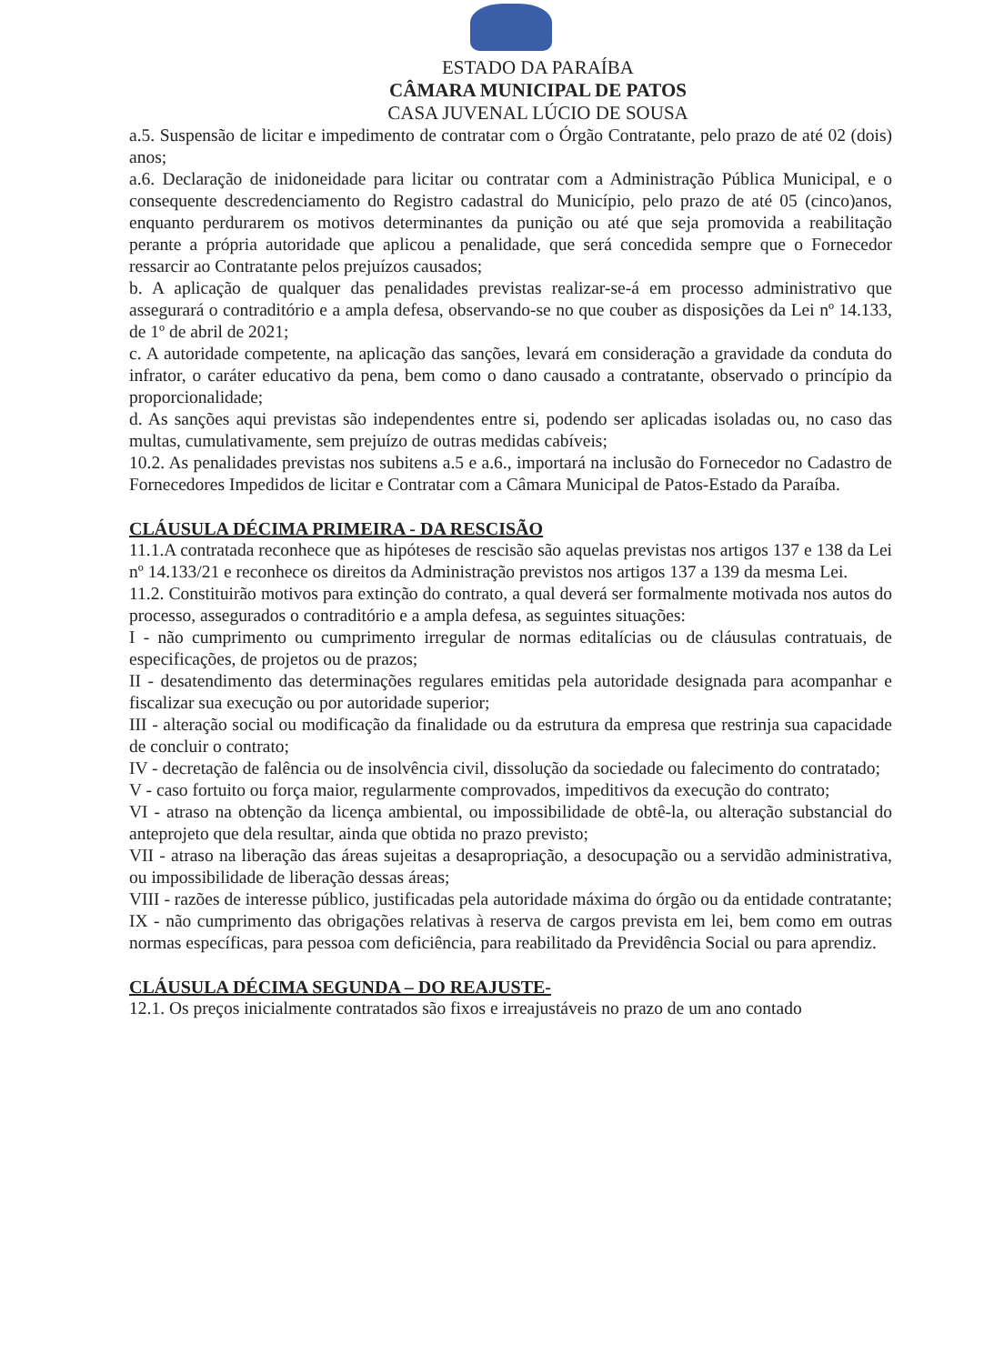ESTADO DA PARAÍBA
CÂMARA MUNICIPAL DE PATOS
CASA JUVENAL LÚCIO DE SOUSA
a.5. Suspensão de licitar e impedimento de contratar com o Órgão Contratante, pelo prazo de até 02 (dois) anos;
a.6. Declaração de inidoneidade para licitar ou contratar com a Administração Pública Municipal, e o consequente descredenciamento do Registro cadastral do Município, pelo prazo de até 05 (cinco)anos, enquanto perdurarem os motivos determinantes da punição ou até que seja promovida a reabilitação perante a própria autoridade que aplicou a penalidade, que será concedida sempre que o Fornecedor ressarcir ao Contratante pelos prejuízos causados;
b. A aplicação de qualquer das penalidades previstas realizar-se-á em processo administrativo que assegurará o contraditório e a ampla defesa, observando-se no que couber as disposições da Lei nº 14.133, de 1º de abril de 2021;
c. A autoridade competente, na aplicação das sanções, levará em consideração a gravidade da conduta do infrator, o caráter educativo da pena, bem como o dano causado a contratante, observado o princípio da proporcionalidade;
d. As sanções aqui previstas são independentes entre si, podendo ser aplicadas isoladas ou, no caso das multas, cumulativamente, sem prejuízo de outras medidas cabíveis;
10.2. As penalidades previstas nos subitens a.5 e a.6., importará na inclusão do Fornecedor no Cadastro de Fornecedores Impedidos de licitar e Contratar com a Câmara Municipal de Patos-Estado da Paraíba.
CLÁUSULA DÉCIMA PRIMEIRA - DA RESCISÃO
11.1.A contratada reconhece que as hipóteses de rescisão são aquelas previstas nos artigos 137 e 138 da Lei nº 14.133/21 e reconhece os direitos da Administração previstos nos artigos 137 a 139 da mesma Lei.
11.2. Constituirão motivos para extinção do contrato, a qual deverá ser formalmente motivada nos autos do processo, assegurados o contraditório e a ampla defesa, as seguintes situações:
I - não cumprimento ou cumprimento irregular de normas editalícias ou de cláusulas contratuais, de especificações, de projetos ou de prazos;
II - desatendimento das determinações regulares emitidas pela autoridade designada para acompanhar e fiscalizar sua execução ou por autoridade superior;
III - alteração social ou modificação da finalidade ou da estrutura da empresa que restrinja sua capacidade de concluir o contrato;
IV - decretação de falência ou de insolvência civil, dissolução da sociedade ou falecimento do contratado;
V - caso fortuito ou força maior, regularmente comprovados, impeditivos da execução do contrato;
VI - atraso na obtenção da licença ambiental, ou impossibilidade de obtê-la, ou alteração substancial do anteprojeto que dela resultar, ainda que obtida no prazo previsto;
VII - atraso na liberação das áreas sujeitas a desapropriação, a desocupação ou a servidão administrativa, ou impossibilidade de liberação dessas áreas;
VIII - razões de interesse público, justificadas pela autoridade máxima do órgão ou da entidade contratante;
IX - não cumprimento das obrigações relativas à reserva de cargos prevista em lei, bem como em outras normas específicas, para pessoa com deficiência, para reabilitado da Previdência Social ou para aprendiz.
CLÁUSULA DÉCIMA SEGUNDA – DO REAJUSTE-
12.1. Os preços inicialmente contratados são fixos e irreajustáveis no prazo de um ano contado